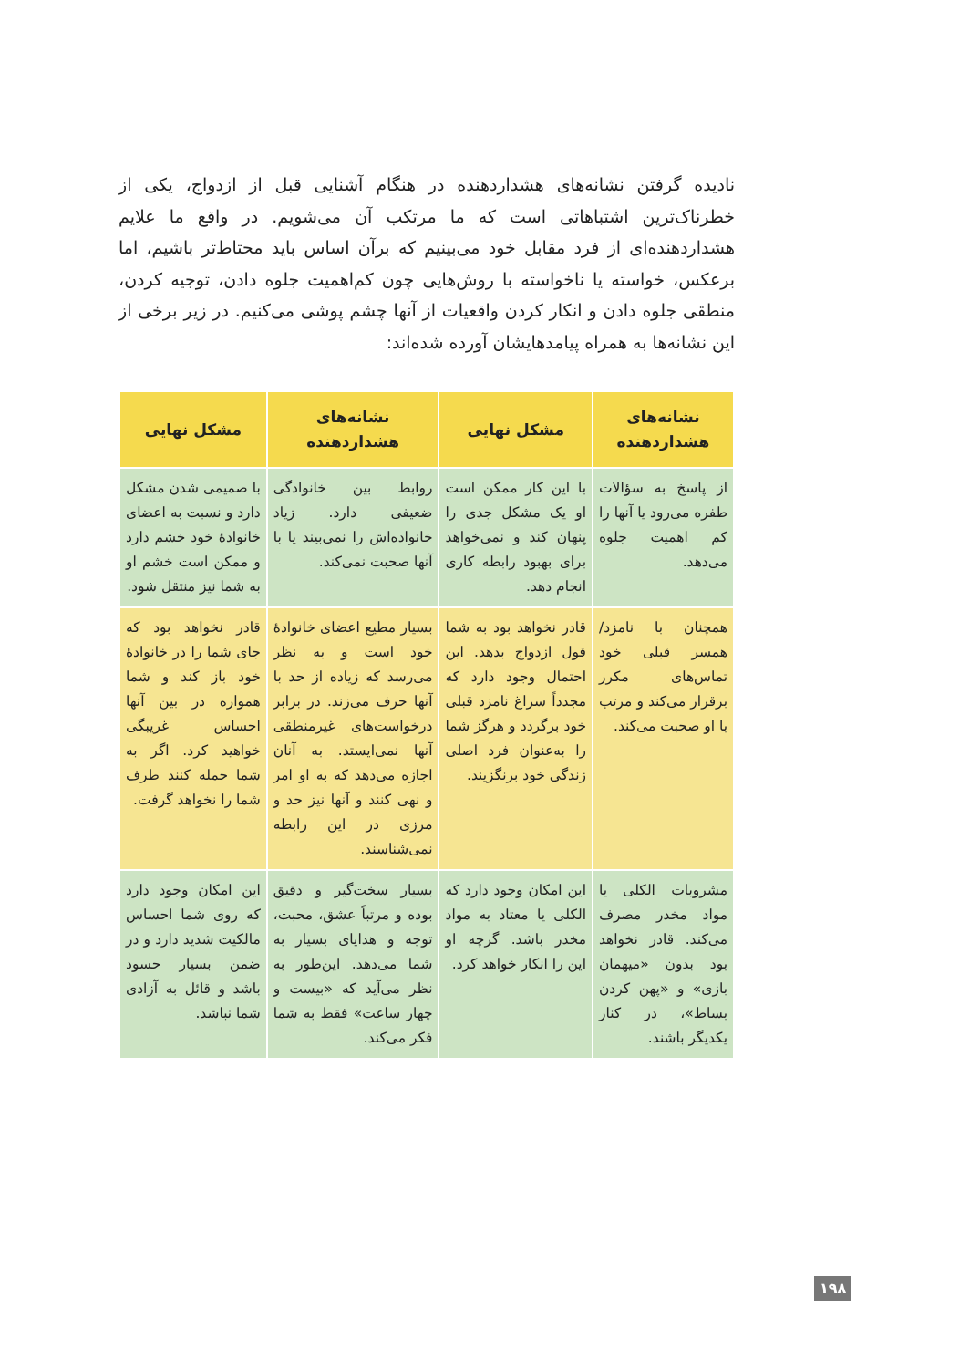نادیده گرفتن نشانه‌های هشداردهنده در هنگام آشنایی قبل از ازدواج، یکی از خطرناک‌ترین اشتباهاتی است که ما مرتکب آن می‌شویم. در واقع ما علایم هشداردهنده‌ای از فرد مقابل خود می‌بینیم که برآن اساس باید محتاط‌تر باشیم، اما برعکس، خواسته یا ناخواسته با روش‌هایی چون کم‌اهمیت جلوه دادن، توجیه کردن، منطقی جلوه دادن و انکار کردن واقعیات از آنها چشم پوشی می‌کنیم. در زیر برخی از این نشانه‌ها به همراه پیامدهایشان آورده شده‌اند:
| نشانه‌های هشداردهنده | مشکل نهایی | نشانه‌های هشداردهنده | مشکل نهایی |
| --- | --- | --- | --- |
| از پاسخ به سؤالات طفره می‌رود یا آنها را کم اهمیت جلوه می‌دهد. | با این کار ممکن است او یک مشکل جدی را پنهان کند و نمی‌خواهد برای بهبود رابطه کاری انجام دهد. | روابط بین خانوادگی ضعیفی دارد. زیاد خانواده‌اش را نمی‌بیند یا با آنها صحبت نمی‌کند. | با صمیمی شدن مشکل دارد و نسبت به اعضای خانوادهٔ خود خشم دارد و ممکن است خشم او به شما نیز منتقل شود. |
| همچنان با نامزد/ همسر قبلی خود تماس‌های مکرر برقرار می‌کند و مرتب با او صحبت می‌کند. | قادر نخواهد بود به شما قول ازدواج بدهد. این احتمال وجود دارد که مجدداً سراغ نامزد قبلی خود برگردد و هرگز شما را به‌عنوان فرد اصلی زندگی خود برنگزیند. | بسیار مطیع اعضای خانوادهٔ خود است و به نظر می‌رسد که زیاده از حد با آنها حرف می‌زند. در برابر درخواست‌های غیرمنطقی آنها نمی‌ایستد. به آنان اجازه می‌دهد که به او امر و نهی کنند و آنها نیز حد و مرزی در این رابطه نمی‌شناسند. | قادر نخواهد بود که جای شما را در خانوادهٔ خود باز کند و شما همواره در بین آنها احساس غریبگی خواهید کرد. اگر به شما حمله کنند طرف شما را نخواهد گرفت. |
| مشروبات الکلی یا مواد مخدر مصرف می‌کند. قادر نخواهد بود بدون «میهمان بازی» و «پهن کردن بساط»، در کنار یکدیگر باشند. | این امکان وجود دارد که الکلی یا معتاد به مواد مخدر باشد. گرچه او این را انکار خواهد کرد. | بسیار سخت‌گیر و دقیق بوده و مرتباً عشق، محبت، توجه و هدایای بسیار به شما می‌دهد. این‌طور به نظر می‌آید که «بیست و چهار ساعت» فقط به شما فکر می‌کند. | این امکان وجود دارد که روی شما احساس مالکیت شدید دارد و در ضمن بسیار حسود باشد و قائل به آزادی شما نباشد. |
۱۹۸